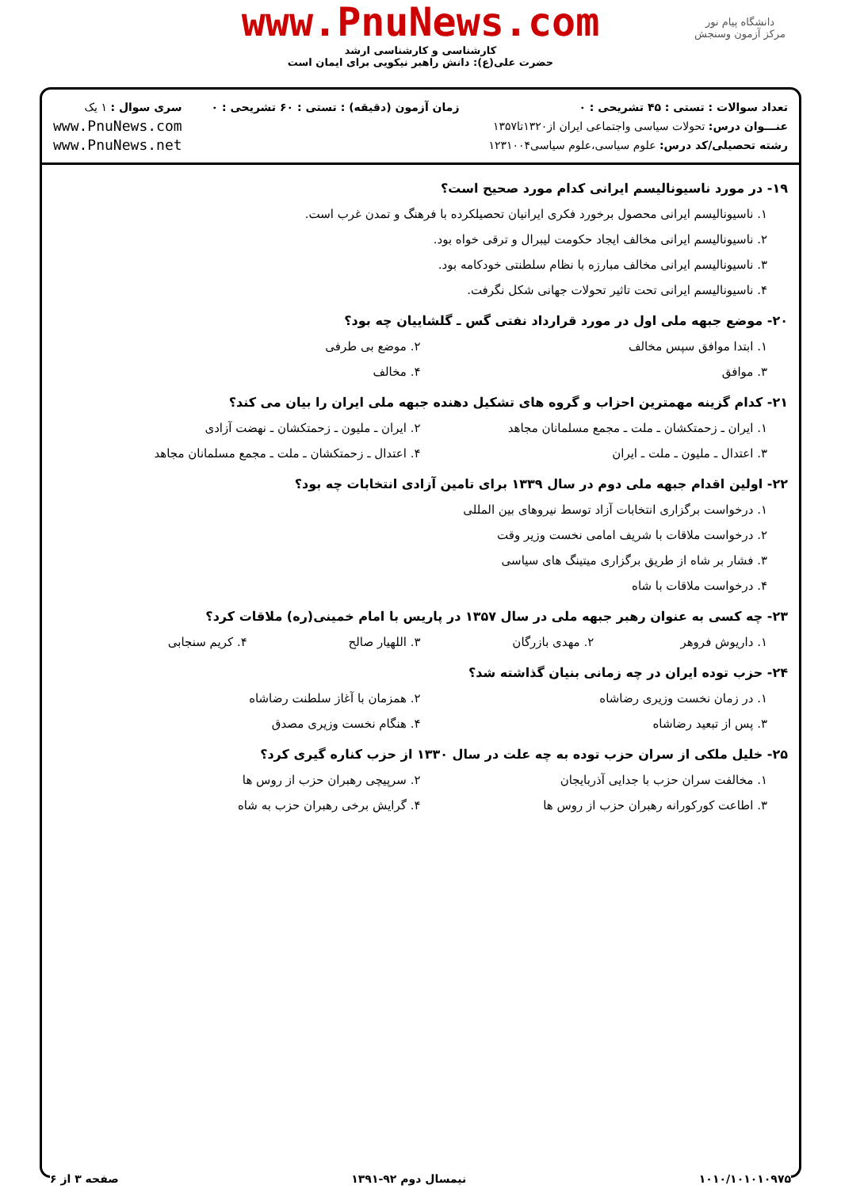دانشگاه پیام نور
مرکز آزمون وسنجش
www.PnuNews.com
کارشناسی و کارشناسی ارشد
حضرت علی(ع): دانش راهبر نیکویی برای ایمان است
تعداد سوالات : تستی : ۴۵ تشریحی : ۰
عنـــوان درس: تحولات سیاسی واجتماعی ایران از۱۳۲۰تا۱۳۵۷
رشته تحصیلی/کد درس: علوم سیاسی،علوم سیاسی۱۲۳۱۰۰۴
زمان آزمون (دقیقه) : تستی : ۶۰ تشریحی : ۰
سری سوال : ۱ یک
www.PnuNews.com
www.PnuNews.net
۱۹- در مورد ناسیونالیسم ایرانی کدام مورد صحیح است؟
۱. ناسیونالیسم ایرانی محصول برخورد فکری ایرانیان تحصیلکرده با فرهنگ و تمدن غرب است.
۲. ناسیونالیسم ایرانی مخالف ایجاد حکومت لیبرال و ترقی خواه بود.
۳. ناسیونالیسم ایرانی مخالف مبارزه با نظام سلطنتی خودکامه بود.
۴. ناسیونالیسم ایرانی تحت تاثیر تحولات جهانی شکل نگرفت.
۲۰- موضع جبهه ملی اول در مورد قرارداد نفتی گس ـ گلشاییان چه بود؟
۱. ابتدا موافق سپس مخالف ۲. موضع بی طرفی
۳. موافق ۴. مخالف
۲۱- کدام گزینه مهمترین احزاب و گروه های تشکیل دهنده جبهه ملی ایران را بیان می کند؟
۱. ایران ـ زحمتکشان ـ ملت ـ مجمع مسلمانان مجاهد
۲. ایران ـ ملیون ـ زحمتکشان ـ نهضت آزادی
۳. اعتدال ـ ملیون ـ ملت ـ ایران
۴. اعتدال ـ زحمتکشان ـ ملت ـ مجمع مسلمانان مجاهد
۲۲- اولین اقدام جبهه ملی دوم در سال ۱۳۳۹ برای تامین آزادی انتخابات چه بود؟
۱. درخواست برگزاری انتخابات آزاد توسط نیروهای بین المللی
۲. درخواست ملاقات با شریف امامی نخست وزیر وقت
۳. فشار بر شاه از طریق برگزاری میتینگ های سیاسی
۴. درخواست ملاقات با شاه
۲۳- چه کسی به عنوان رهبر جبهه ملی در سال ۱۳۵۷ در پاریس با امام خمینی(ره) ملاقات کرد؟
۱. داریوش فروهر ۲. مهدی بازرگان ۳. اللهیار صالح ۴. کریم سنجابی
۲۴- حزب توده ایران در چه زمانی بنیان گذاشته شد؟
۱. در زمان نخست وزیری رضاشاه ۲. همزمان با آغاز سلطنت رضاشاه
۳. پس از تبعید رضاشاه ۴. هنگام نخست وزیری مصدق
۲۵- خلیل ملکی از سران حزب توده به چه علت در سال ۱۳۳۰ از حزب کناره گیری کرد؟
۱. مخالفت سران حزب با جدایی آذربایجان
۲. سرپیچی رهبران حزب از روس ها
۳. اطاعت کورکورانه رهبران حزب از روس ها
۴. گرایش برخی رهبران حزب به شاه
۱۰۱۰/۱۰۱۰۱۰۹۷۵ نیمسال دوم ۹۲-۱۳۹۱ صفحه ۳ از ۶